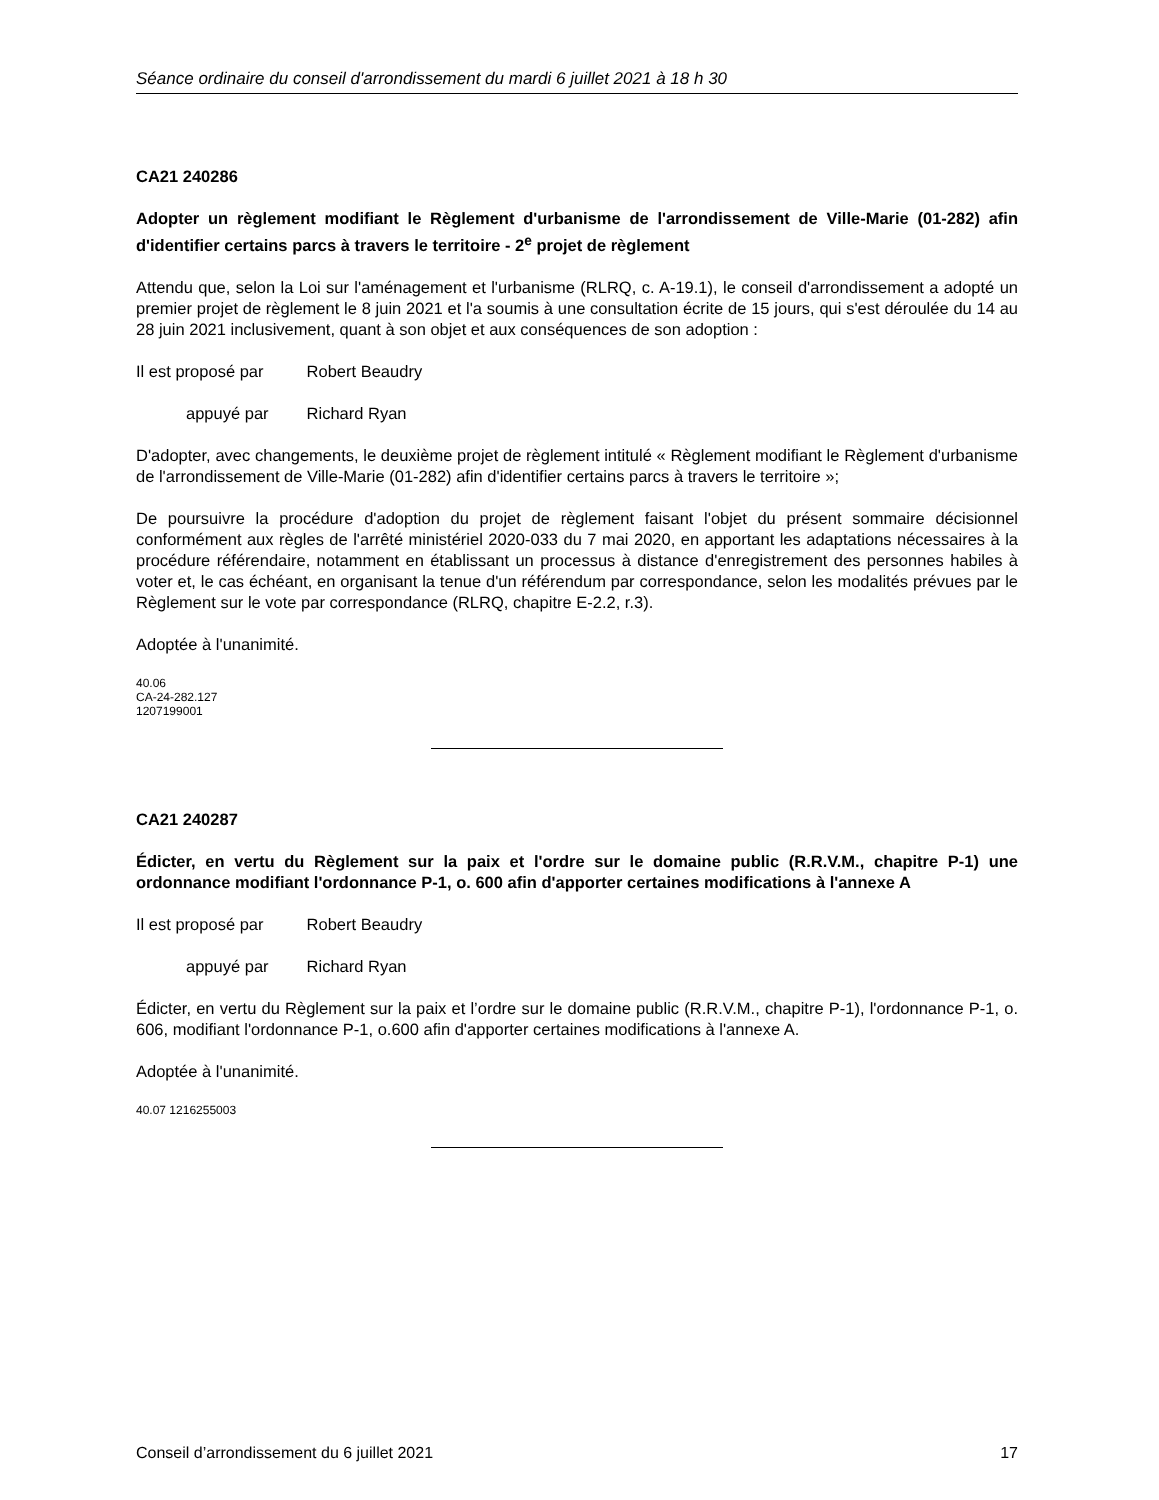Séance ordinaire du conseil d'arrondissement du mardi 6 juillet 2021 à 18 h 30
CA21 240286
Adopter un règlement modifiant le Règlement d'urbanisme de l'arrondissement de Ville-Marie (01-282) afin d'identifier certains parcs à travers le territoire - 2<sup>e</sup> projet de règlement
Attendu que, selon la Loi sur l'aménagement et l'urbanisme (RLRQ, c. A-19.1), le conseil d'arrondissement a adopté un premier projet de règlement le 8 juin 2021 et l'a soumis à une consultation écrite de 15 jours, qui s'est déroulée du 14 au 28 juin 2021 inclusivement, quant à son objet et aux conséquences de son adoption :
Il est proposé par Robert Beaudry
appuyé par Richard Ryan
D'adopter, avec changements, le deuxième projet de règlement intitulé « Règlement modifiant le Règlement d'urbanisme de l'arrondissement de Ville-Marie (01-282) afin d'identifier certains parcs à travers le territoire »;
De poursuivre la procédure d'adoption du projet de règlement faisant l'objet du présent sommaire décisionnel conformément aux règles de l'arrêté ministériel 2020-033 du 7 mai 2020, en apportant les adaptations nécessaires à la procédure référendaire, notamment en établissant un processus à distance d'enregistrement des personnes habiles à voter et, le cas échéant, en organisant la tenue d'un référendum par correspondance, selon les modalités prévues par le Règlement sur le vote par correspondance (RLRQ, chapitre E-2.2, r.3).
Adoptée à l'unanimité.
40.06
CA-24-282.127
1207199001
CA21 240287
Édicter, en vertu du Règlement sur la paix et l'ordre sur le domaine public (R.R.V.M., chapitre P-1) une ordonnance modifiant l'ordonnance P-1, o. 600 afin d'apporter certaines modifications à l'annexe A
Il est proposé par Robert Beaudry
appuyé par Richard Ryan
Édicter, en vertu du Règlement sur la paix et l’ordre sur le domaine public (R.R.V.M., chapitre P-1), l'ordonnance P-1, o. 606, modifiant l'ordonnance P-1, o.600 afin d'apporter certaines modifications à l'annexe A.
Adoptée à l'unanimité.
40.07 1216255003
Conseil d’arrondissement du 6 juillet 2021 17